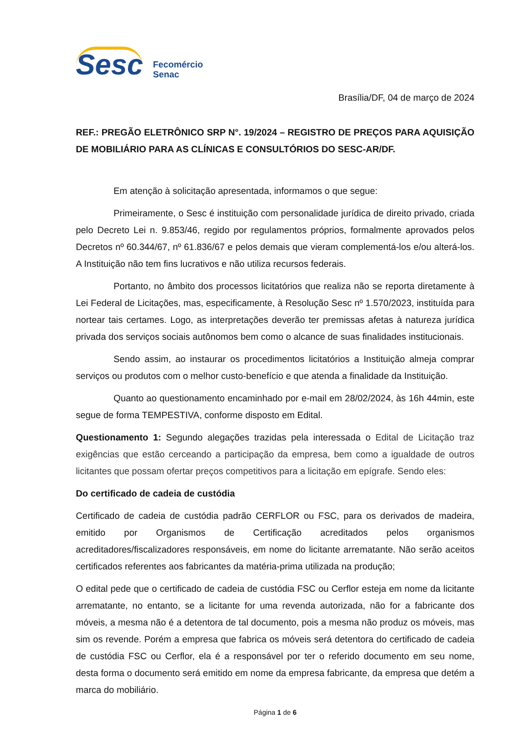Sesc
Fecomércio
Senac
Brasília/DF, 04 de março de 2024
REF.: PREGÃO ELETRÔNICO SRP N°. 19/2024 – REGISTRO DE PREÇOS PARA AQUISIÇÃO DE MOBILIÁRIO PARA AS CLÍNICAS E CONSULTÓRIOS DO SESC-AR/DF.
Em atenção à solicitação apresentada, informamos o que segue:
Primeiramente, o Sesc é instituição com personalidade jurídica de direito privado, criada pelo Decreto Lei n. 9.853/46, regido por regulamentos próprios, formalmente aprovados pelos Decretos nº 60.344/67, nº 61.836/67 e pelos demais que vieram complementá-los e/ou alterá-los. A Instituição não tem fins lucrativos e não utiliza recursos federais.
Portanto, no âmbito dos processos licitatórios que realiza não se reporta diretamente à Lei Federal de Licitações, mas, especificamente, à Resolução Sesc nº 1.570/2023, instituída para nortear tais certames. Logo, as interpretações deverão ter premissas afetas à natureza jurídica privada dos serviços sociais autônomos bem como o alcance de suas finalidades institucionais.
Sendo assim, ao instaurar os procedimentos licitatórios a Instituição almeja comprar serviços ou produtos com o melhor custo-benefício e que atenda a finalidade da Instituição.
Quanto ao questionamento encaminhado por e-mail em 28/02/2024, às 16h 44min, este segue de forma TEMPESTIVA, conforme disposto em Edital.
Questionamento 1: Segundo alegações trazidas pela interessada o Edital de Licitação traz exigências que estão cerceando a participação da empresa, bem como a igualdade de outros licitantes que possam ofertar preços competitivos para a licitação em epígrafe. Sendo eles:
Do certificado de cadeia de custódia
Certificado de cadeia de custódia padrão CERFLOR ou FSC, para os derivados de madeira, emitido por Organismos de Certificação acreditados pelos organismos acreditadores/fiscalizadores responsáveis, em nome do licitante arrematante. Não serão aceitos certificados referentes aos fabricantes da matéria-prima utilizada na produção;
O edital pede que o certificado de cadeia de custódia FSC ou Cerflor esteja em nome da licitante arrematante, no entanto, se a licitante for uma revenda autorizada, não for a fabricante dos móveis, a mesma não é a detentora de tal documento, pois a mesma não produz os móveis, mas sim os revende. Porém a empresa que fabrica os móveis será detentora do certificado de cadeia de custódia FSC ou Cerflor, ela é a responsável por ter o referido documento em seu nome, desta forma o documento será emitido em nome da empresa fabricante, da empresa que detém a marca do mobiliário.
Página 1 de 6